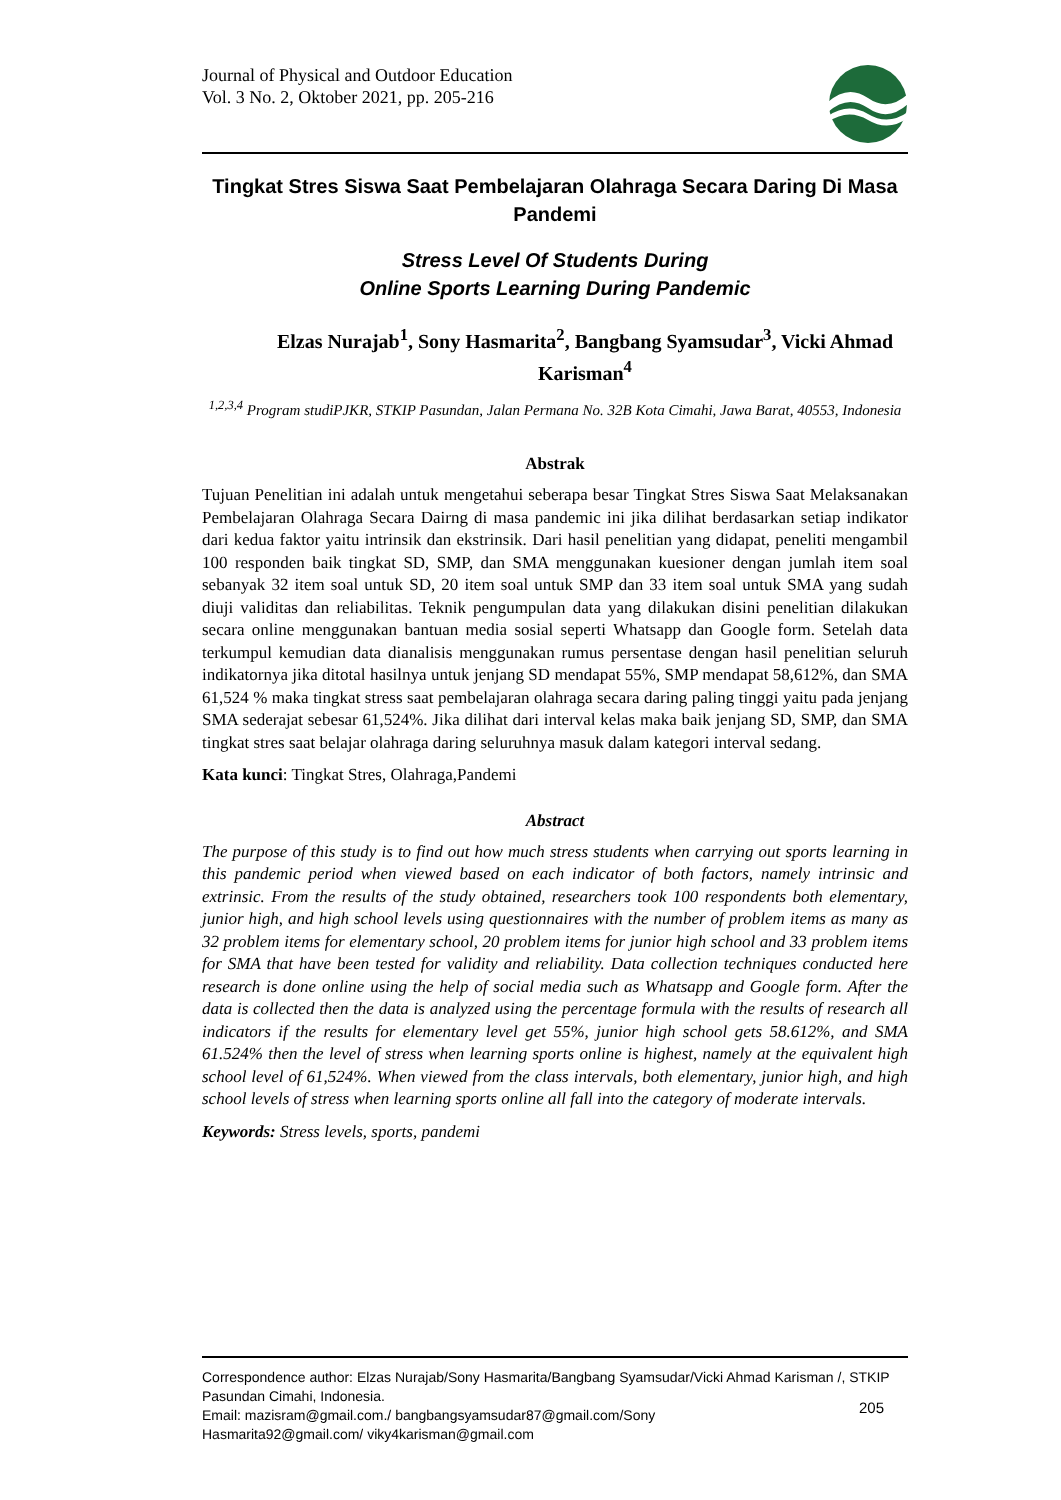Journal of Physical and Outdoor Education
Vol. 3 No. 2, Oktober 2021, pp. 205-216
Tingkat Stres Siswa Saat Pembelajaran Olahraga Secara Daring Di Masa Pandemi
Stress Level Of Students During
Online Sports Learning During Pandemic
Elzas Nurajab<sup>1</sup>, Sony Hasmarita<sup>2</sup>, Bangbang Syamsudar<sup>3</sup>, Vicki Ahmad Karisman<sup>4</sup>
<sup>1,2,3,4</sup> Program studiPJKR, STKIP Pasundan, Jalan Permana No. 32B Kota Cimahi, Jawa Barat, 40553, Indonesia
Abstrak
Tujuan Penelitian ini adalah untuk mengetahui seberapa besar Tingkat Stres Siswa Saat Melaksanakan Pembelajaran Olahraga Secara Dairng di masa pandemic ini jika dilihat berdasarkan setiap indikator dari kedua faktor yaitu intrinsik dan ekstrinsik. Dari hasil penelitian yang didapat, peneliti mengambil 100 responden baik tingkat SD, SMP, dan SMA menggunakan kuesioner dengan jumlah item soal sebanyak 32 item soal untuk SD, 20 item soal untuk SMP dan 33 item soal untuk SMA yang sudah diuji validitas dan reliabilitas. Teknik pengumpulan data yang dilakukan disini penelitian dilakukan secara online menggunakan bantuan media sosial seperti Whatsapp dan Google form. Setelah data terkumpul kemudian data dianalisis menggunakan rumus persentase dengan hasil penelitian seluruh indikatornya jika ditotal hasilnya untuk jenjang SD mendapat 55%, SMP mendapat 58,612%, dan SMA 61,524 % maka tingkat stress saat pembelajaran olahraga secara daring paling tinggi yaitu pada jenjang SMA sederajat sebesar 61,524%. Jika dilihat dari interval kelas maka baik jenjang SD, SMP, dan SMA tingkat stres saat belajar olahraga daring seluruhnya masuk dalam kategori interval sedang.
Kata kunci: Tingkat Stres, Olahraga,Pandemi
Abstract
The purpose of this study is to find out how much stress students when carrying out sports learning in this pandemic period when viewed based on each indicator of both factors, namely intrinsic and extrinsic. From the results of the study obtained, researchers took 100 respondents both elementary, junior high, and high school levels using questionnaires with the number of problem items as many as 32 problem items for elementary school, 20 problem items for junior high school and 33 problem items for SMA that have been tested for validity and reliability. Data collection techniques conducted here research is done online using the help of social media such as Whatsapp and Google form. After the data is collected then the data is analyzed using the percentage formula with the results of research all indicators if the results for elementary level get 55%, junior high school gets 58.612%, and SMA 61.524% then the level of stress when learning sports online is highest, namely at the equivalent high school level of 61,524%. When viewed from the class intervals, both elementary, junior high, and high school levels of stress when learning sports online all fall into the category of moderate intervals.
Keywords: Stress levels, sports, pandemi
205
Correspondence author: Elzas Nurajab/Sony Hasmarita/Bangbang Syamsudar/Vicki Ahmad Karisman /, STKIP Pasundan Cimahi, Indonesia.
Email: mazisram@gmail.com./ bangbangsyamsudar87@gmail.com/Sony
Hasmarita92@gmail.com/ viky4karisman@gmail.com